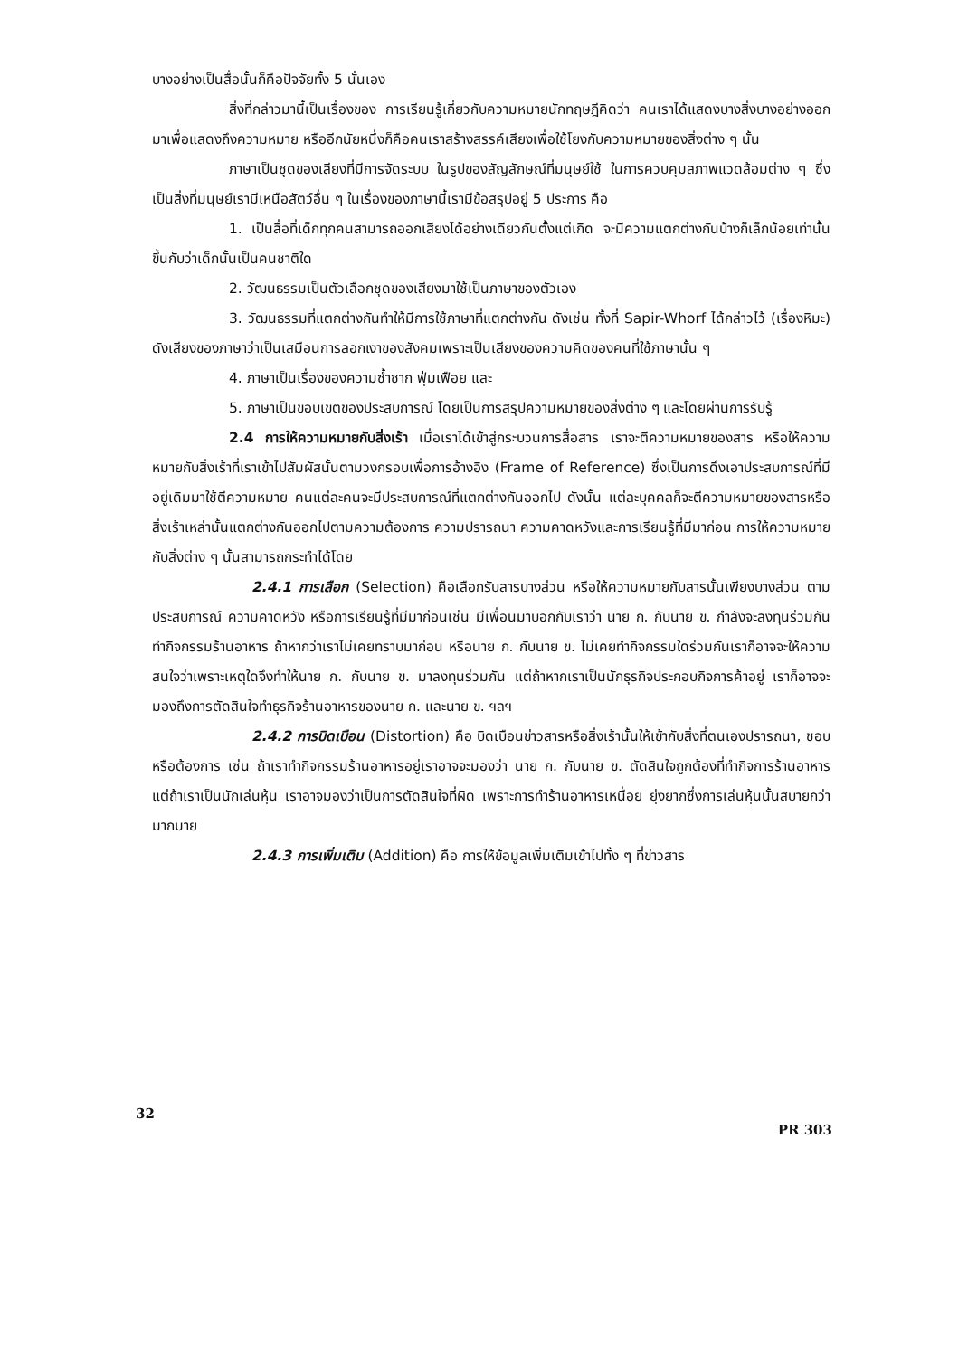บางอย่างเป็นสื่อนั้นก็คือปัจจัยทั้ง 5 นั่นเอง
สิ่งที่กล่าวมานี้เป็นเรื่องของ การเรียนรู้เกี่ยวกับความหมายนักทฤษฎีคิดว่า คนเราได้แสดงบางสิ่งบางอย่างออกมาเพื่อแสดงถึงความหมาย หรืออีกนัยหนึ่งก็คือคนเราสร้างสรรค์เสียงเพื่อใช้โยงกับความหมายของสิ่งต่าง ๆ นั้น
ภาษาเป็นชุดของเสียงที่มีการจัดระบบ ในรูปของสัญลักษณ์ที่มนุษย์ใช้ ในการควบคุมสภาพแวดล้อมต่าง ๆ ซึ่งเป็นสิ่งที่มนุษย์เรามีเหนือสัตว์อื่น ๆ ในเรื่องของภาษานี้เรามีข้อสรุปอยู่ 5 ประการ คือ
1. เป็นสื่อที่เด็กทุกคนสามารถออกเสียงได้อย่างเดียวกันตั้งแต่เกิด จะมีความแตกต่างกันบ้างก็เล็กน้อยเท่านั้นขึ้นกับว่าเด็กนั้นเป็นคนชาติใด
2. วัฒนธรรมเป็นตัวเลือกชุดของเสียงมาใช้เป็นภาษาของตัวเอง
3. วัฒนธรรมที่แตกต่างกันทำให้มีการใช้ภาษาที่แตกต่างกัน ดังเช่น ทั้งที่ Sapir-Whorf ได้กล่าวไว้ (เรื่องหิมะ) ดังเสียงของภาษาว่าเป็นเสมือนการลอกเงาของสังคมเพราะเป็นเสียงของความคิดของคนที่ใช้ภาษานั้น ๆ
4. ภาษาเป็นเรื่องของความซ้ำซาก ฟุ่มเฟือย และ
5. ภาษาเป็นขอบเขตของประสบการณ์ โดยเป็นการสรุปความหมายของสิ่งต่าง ๆ และโดยผ่านการรับรู้
2.4 การให้ความหมายกับสิ่งเร้า เมื่อเราได้เข้าสู่กระบวนการสื่อสาร เราจะตีความหมายของสาร หรือให้ความหมายกับสิ่งเร้าที่เราเข้าไปสัมผัสนั้นตามวงกรอบเพื่อการอ้างอิง (Frame of Reference) ซึ่งเป็นการดึงเอาประสบการณ์ที่มีอยู่เดิมมาใช้ตีความหมาย คนแต่ละคนจะมีประสบการณ์ที่แตกต่างกันออกไป ดังนั้น แต่ละบุคคลก็จะตีความหมายของสารหรือสิ่งเร้าเหล่านั้นแตกต่างกันออกไปตามความต้องการ ความปรารถนา ความคาดหวังและการเรียนรู้ที่มีมาก่อน การให้ความหมายกับสิ่งต่าง ๆ นั้นสามารถกระทำได้โดย
2.4.1 การเลือก (Selection) คือเลือกรับสารบางส่วน หรือให้ความหมายกับสารนั้นเพียงบางส่วน ตามประสบการณ์ ความคาดหวัง หรือการเรียนรู้ที่มีมาก่อนเช่น มีเพื่อนมาบอกกับเราว่า นาย ก. กับนาย ข. กำลังจะลงทุนร่วมกันทำกิจกรรมร้านอาหาร ถ้าหากว่าเราไม่เคยทราบมาก่อน หรือนาย ก. กับนาย ข. ไม่เคยทำกิจกรรมใดร่วมกันเราก็อาจจะให้ความสนใจว่าเพราะเหตุใดจึงทำให้นาย ก. กับนาย ข. มาลงทุนร่วมกัน แต่ถ้าหากเราเป็นนักธุรกิจประกอบกิจการค้าอยู่ เราก็อาจจะมองถึงการตัดสินใจทำธุรกิจร้านอาหารของนาย ก. และนาย ข. ฯลฯ
2.4.2 การบิดเบือน (Distortion) คือ บิดเบือนข่าวสารหรือสิ่งเร้านั้นให้เข้ากับสิ่งที่ตนเองปรารถนา, ชอบ หรือต้องการ เช่น ถ้าเราทำกิจกรรมร้านอาหารอยู่เราอาจจะมองว่า นาย ก. กับนาย ข. ตัดสินใจถูกต้องที่ทำกิจการร้านอาหาร แต่ถ้าเราเป็นนักเล่นหุ้น เราอาจมองว่าเป็นการตัดสินใจที่ผิด เพราะการทำร้านอาหารเหนื่อย ยุ่งยากซึ่งการเล่นหุ้นนั้นสบายกว่ามากมาย
2.4.3 การเพิ่มเติม (Addition) คือ การให้ข้อมูลเพิ่มเติมเข้าไปทั้ง ๆ ที่ข่าวสาร
32 PR 303